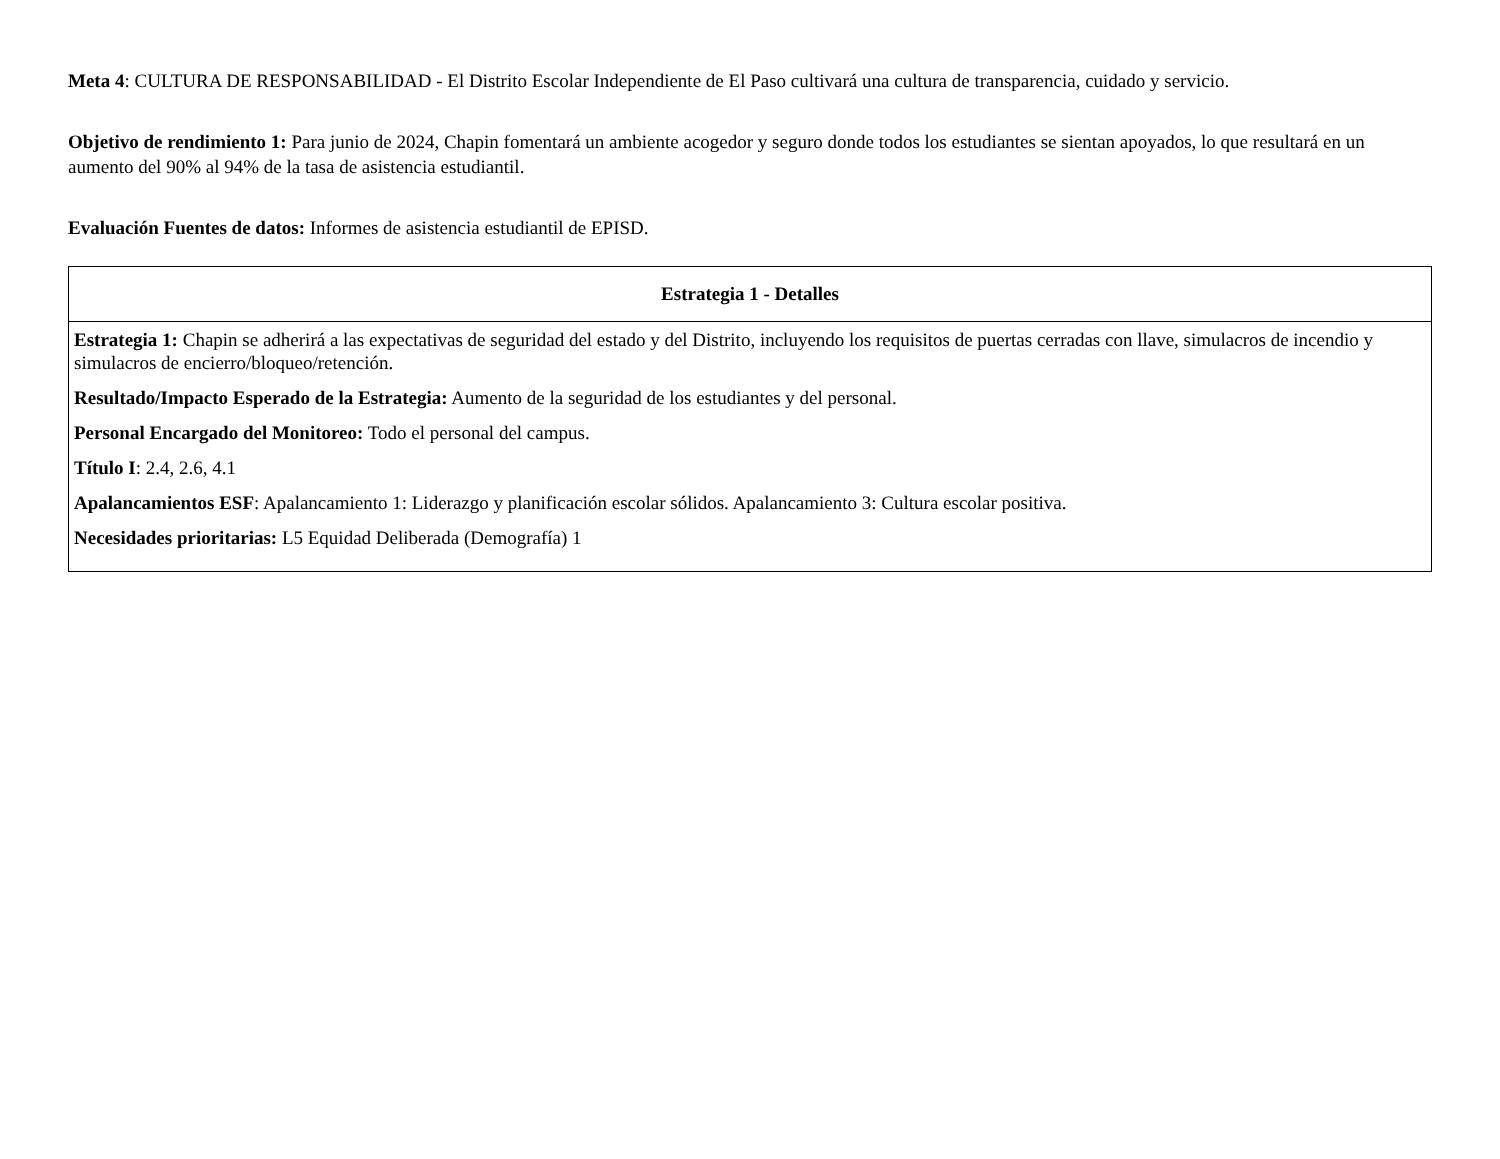Meta 4: CULTURA DE RESPONSABILIDAD - El Distrito Escolar Independiente de El Paso cultivará una cultura de transparencia, cuidado y servicio.
Objetivo de rendimiento 1: Para junio de 2024, Chapin fomentará un ambiente acogedor y seguro donde todos los estudiantes se sientan apoyados, lo que resultará en un aumento del 90% al 94% de la tasa de asistencia estudiantil.
Evaluación Fuentes de datos: Informes de asistencia estudiantil de EPISD.
| Estrategia 1 - Detalles |
| --- |
| Estrategia 1: Chapin se adherirá a las expectativas de seguridad del estado y del Distrito, incluyendo los requisitos de puertas cerradas con llave, simulacros de incendio y simulacros de encierro/bloqueo/retención. Resultado/Impacto Esperado de la Estrategia: Aumento de la seguridad de los estudiantes y del personal. Personal Encargado del Monitoreo: Todo el personal del campus. Título I : 2.4, 2.6, 4.1 Apalancamientos ESF : Apalancamiento 1: Liderazgo y planificación escolar sólidos. Apalancamiento 3: Cultura escolar positiva. Necesidades prioritarias: L5 Equidad Deliberada (Demografía) 1 |